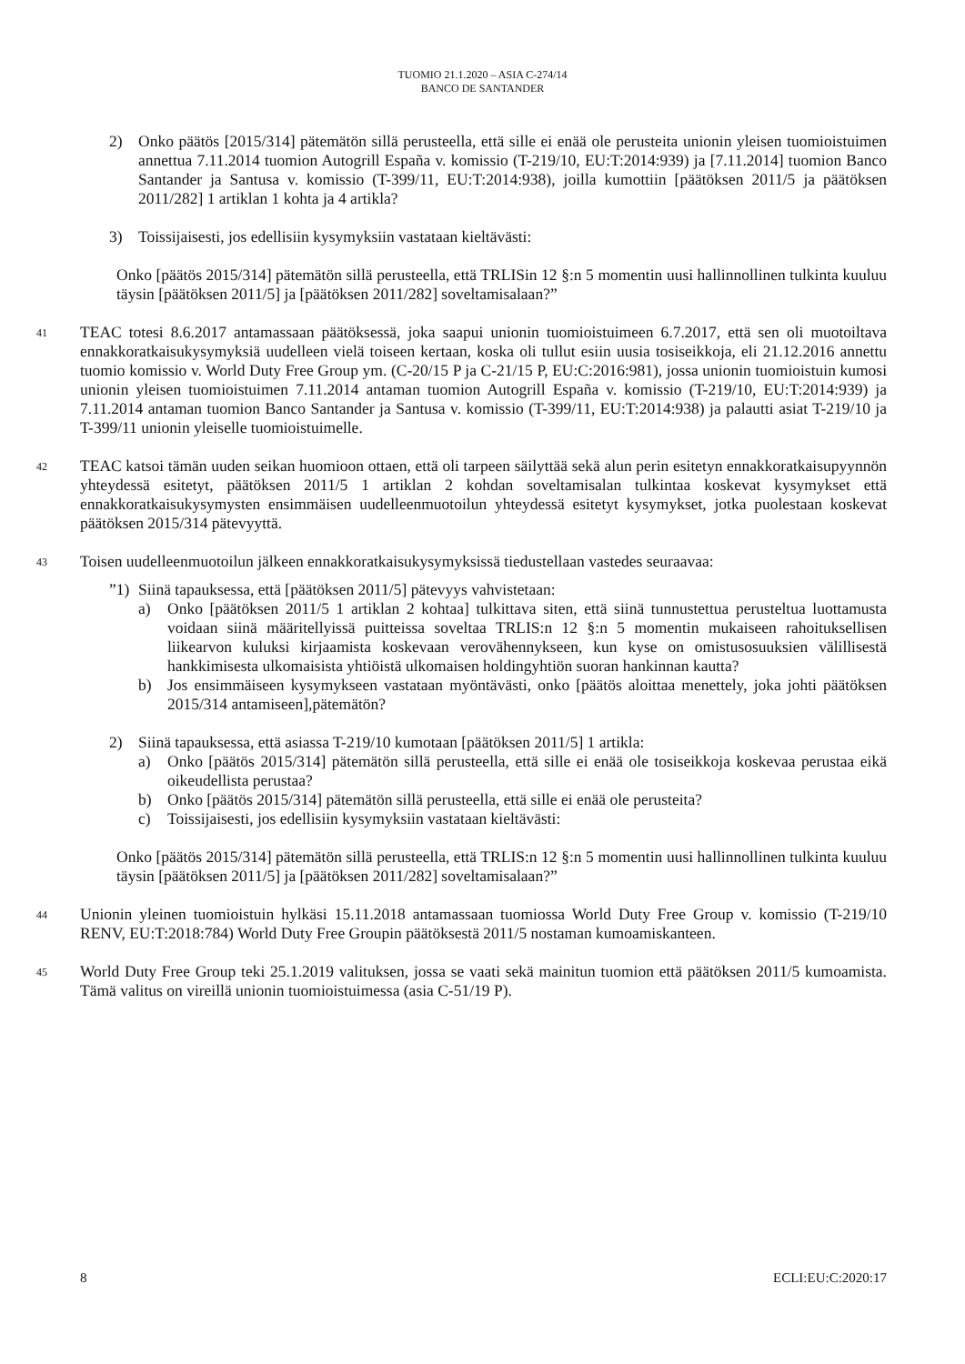TUOMIO 21.1.2020 – ASIA C-274/14
BANCO DE SANTANDER
2) Onko päätös [2015/314] pätemätön sillä perusteella, että sille ei enää ole perusteita unionin yleisen tuomioistuimen annettua 7.11.2014 tuomion Autogrill España v. komissio (T-219/10, EU:T:2014:939) ja [7.11.2014] tuomion Banco Santander ja Santusa v. komissio (T-399/11, EU:T:2014:938), joilla kumottiin [päätöksen 2011/5 ja päätöksen 2011/282] 1 artiklan 1 kohta ja 4 artikla?
3) Toissijaisesti, jos edellisiin kysymyksiin vastataan kieltävästi:
Onko [päätös 2015/314] pätemätön sillä perusteella, että TRLISin 12 §:n 5 momentin uusi hallinnollinen tulkinta kuuluu täysin [päätöksen 2011/5] ja [päätöksen 2011/282] soveltamisalaan?”
41
TEAC totesi 8.6.2017 antamassaan päätöksessä, joka saapui unionin tuomioistuimeen 6.7.2017, että sen oli muotoiltava ennakkoratkaisukysymyksiä uudelleen vielä toiseen kertaan, koska oli tullut esiin uusia tosiseikkoja, eli 21.12.2016 annettu tuomio komissio v. World Duty Free Group ym. (C-20/15 P ja C-21/15 P, EU:C:2016:981), jossa unionin tuomioistuin kumosi unionin yleisen tuomioistuimen 7.11.2014 antaman tuomion Autogrill España v. komissio (T-219/10, EU:T:2014:939) ja 7.11.2014 antaman tuomion Banco Santander ja Santusa v. komissio (T-399/11, EU:T:2014:938) ja palautti asiat T-219/10 ja T-399/11 unionin yleiselle tuomioistuimelle.
42
TEAC katsoi tämän uuden seikan huomioon ottaen, että oli tarpeen säilyttää sekä alun perin esitetyn ennakkoratkaisupyynnön yhteydessä esitetyt, päätöksen 2011/5 1 artiklan 2 kohdan soveltamisalan tulkintaa koskevat kysymykset että ennakkoratkaisukysymysten ensimmäisen uudelleenmuotoilun yhteydessä esitetyt kysymykset, jotka puolestaan koskevat päätöksen 2015/314 pätevyyttä.
43
Toisen uudelleenmuotoilun jälkeen ennakkoratkaisukysymyksissä tiedustellaan vastedes seuraavaa:
”1) Siinä tapauksessa, että [päätöksen 2011/5] pätevyys vahvistetaan:
a) Onko [päätöksen 2011/5 1 artiklan 2 kohtaa] tulkittava siten, että siinä tunnustettua perusteltua luottamusta voidaan siinä määritellyissä puitteissa soveltaa TRLIS:n 12 §:n 5 momentin mukaiseen rahoituksellisen liikearvon kuluksi kirjaamista koskevaan verovähennykseen, kun kyse on omistusosuuksien välillisestä hankkimisesta ulkomaisista yhtiöistä ulkomaisen holdingyhtiön suoran hankinnan kautta?
b) Jos ensimmäiseen kysymykseen vastataan myöntävästi, onko [päätös aloittaa menettely, joka johti päätöksen 2015/314 antamiseen],pätemätön?
2) Siinä tapauksessa, että asiassa T-219/10 kumotaan [päätöksen 2011/5] 1 artikla:
a) Onko [päätös 2015/314] pätemätön sillä perusteella, että sille ei enää ole tosiseikkoja koskevaa perustaa eikä oikeudellista perustaa?
b) Onko [päätös 2015/314] pätemätön sillä perusteella, että sille ei enää ole perusteita?
c) Toissijaisesti, jos edellisiin kysymyksiin vastataan kieltävästi:
Onko [päätös 2015/314] pätemätön sillä perusteella, että TRLIS:n 12 §:n 5 momentin uusi hallinnollinen tulkinta kuuluu täysin [päätöksen 2011/5] ja [päätöksen 2011/282] soveltamisalaan?”
44
Unionin yleinen tuomioistuin hylkäsi 15.11.2018 antamassaan tuomiossa World Duty Free Group v. komissio (T-219/10 RENV, EU:T:2018:784) World Duty Free Groupin päätöksestä 2011/5 nostaman kumoamiskanteen.
45
World Duty Free Group teki 25.1.2019 valituksen, jossa se vaati sekä mainitun tuomion että päätöksen 2011/5 kumoamista. Tämä valitus on vireillä unionin tuomioistuimessa (asia C-51/19 P).
8 ECLI:EU:C:2020:17